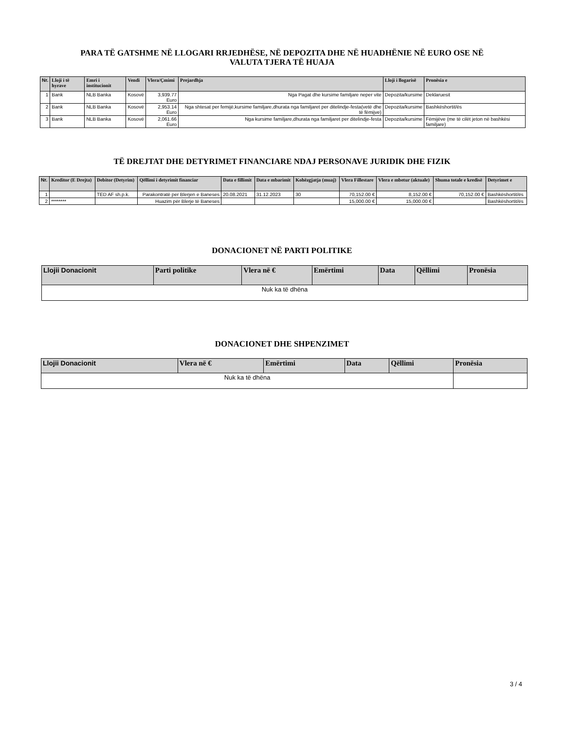PARA TË GATSHME NË LLOGARI RRJEDHËSE, NË DEPOZITA DHE NË HUADHËNIE NË EURO OSE NË
VALUTA TJERA TË HUAJA
| Nr. | Lloji i të hyrave | Emri i institucionit | Vendi | Vlera/Çmimi | Prejardhja | Lloji i llogarisë | Pronësia e |
| --- | --- | --- | --- | --- | --- | --- | --- |
| 1 | Bank | NLB Banka | Kosovë | 3,939.77 Euro | Nga Pagat dhe kursime familjare neper vite | Depozita/kursime | Deklaruesit |
| 2 | Bank | NLB Banka | Kosovë | 2,953.14 Euro | Nga shtesat per femijë,kursime familjare,dhurata nga familjaret per ditelindje-festa(vetë dhe të fëmijve) | Depozita/kursime | Bashkëshortit/ës |
| 3 | Bank | NLB Banka | Kosovë | 2,061.66 Euro | Nga kursime familjare,dhurata nga familjaret per ditelindje-festa | Depozita/kursime | Fëmijëve (me të cilët jeton në bashkësi familjare) |
TË DREJTAT DHE DETYRIMET FINANCIARE NDAJ PERSONAVE JURIDIK DHE FIZIK
| Nr. | Kreditor (E Drejta) | Debitor (Detyrim) | Qëllimi i detyrimit financiar | Data e fillimit | Data e mbarimit | Kohëzgjatja (muaj) | Vlera Fillestare | Vlera e mbetur (aktuale) | Shuma totale e kredisë | Detyrimet e |
| --- | --- | --- | --- | --- | --- | --- | --- | --- | --- | --- |
| 1 | | TED AF sh.p.k. | Parakontratë per Blerjen e Baneses | 20.08.2021 | 31.12.2023 | 30 | 70,152.00 € | 8,152.00 € | 70,152.00 € | Bashkëshortit/ës |
| 2 | ******** | | Huazim për Blerje të Baneses | | | | 15,000.00 € | 15,000.00 € | | Bashkëshortit/ës |
DONACIONET NË PARTI POLITIKE
| Llojii Donacionit | Parti politike | Vlera në € | Emërtimi | Data | Qëllimi | Pronësia |
| --- | --- | --- | --- | --- | --- | --- |
| Nuk ka të dhëna | | | | | | |
DONACIONET DHE SHPENZIMET
| Llojii Donacionit | Vlera në € | Emërtimi | Data | Qëllimi | Pronësia |
| --- | --- | --- | --- | --- | --- |
| Nuk ka të dhëna | | | | | |
3 / 4